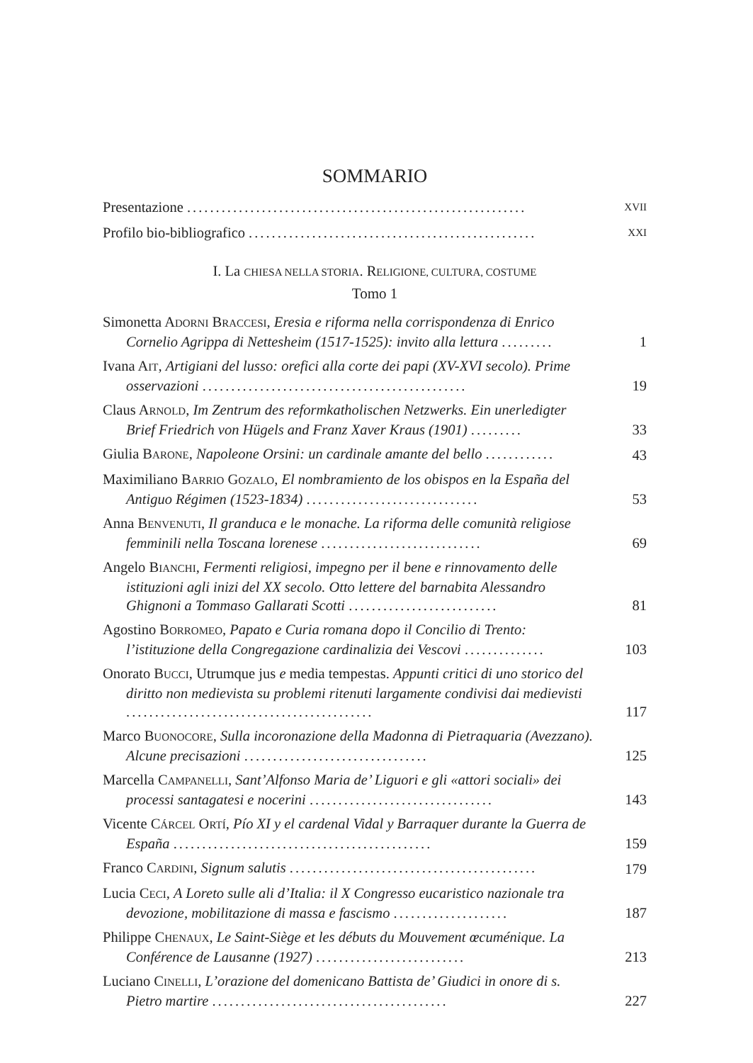SOMMARIO
Presentazione ...........................................................
XVII
Profilo bio-bibliografico ..................................................
XXI
I. La CHIESA NELLA STORIA. RELIGIONE, CULTURA, COSTUME
Tomo 1
Simonetta ADORNI BRACCESI, Eresia e riforma nella corrispondenza di Enrico Cornelio Agrippa di Nettesheim (1517-1525): invito alla lettura .........
1
Ivana AIT, Artigiani del lusso: orefici alla corte dei papi (XV-XVI secolo). Prime osservazioni ..............................................
19
Claus ARNOLD, Im Zentrum des reformkatholischen Netzwerks. Ein unerledigter Brief Friedrich von Hügels and Franz Xaver Kraus (1901) .........
33
Giulia BARONE, Napoleone Orsini: un cardinale amante del bello ............
43
Maximiliano BARRIO GOZALO, El nombramiento de los obispos en la España del Antiguo Régimen (1523-1834) ..............................
53
Anna BENVENUTI, Il granduca e le monache. La riforma delle comunità religiose femminili nella Toscana lorenese ............................
69
Angelo BIANCHI, Fermenti religiosi, impegno per il bene e rinnovamento delle istituzioni agli inizi del XX secolo. Otto lettere del barnabita Alessandro Ghignoni a Tommaso Gallarati Scotti ..........................
81
Agostino BORROMEO, Papato e Curia romana dopo il Concilio di Trento: l’istituzione della Congregazione cardinalizia dei Vescovi ..............
103
Onorato BUCCI, Utrumque jus e media tempestas. Appunti critici di uno storico del diritto non medievista su problemi ritenuti largamente condivisi dai medievisti ...........................................
117
Marco BUONOCORE, Sulla incoronazione della Madonna di Pietraquaria (Avezzano). Alcune precisazioni ................................
125
Marcella CAMPANELLI, Sant’Alfonso Maria de’ Liguori e gli «attori sociali» dei processi santagatesi e nocerini ................................
143
Vicente CÁRCEL ORTÍ, Pío XI y el cardenal Vidal y Barraquer durante la Guerra de España .............................................
159
Franco CARDINI, Signum salutis ...........................................
179
Lucia CECI, A Loreto sulle ali d’Italia: il X Congresso eucaristico nazionale tra devozione, mobilitazione di massa e fascismo ....................
187
Philippe CHENAUX, Le Saint-Siège et les débuts du Mouvement œcuménique. La Conférence de Lausanne (1927) ..........................
213
Luciano CINELLI, L’orazione del domenicano Battista de’ Giudici in onore di s. Pietro martire .........................................
227